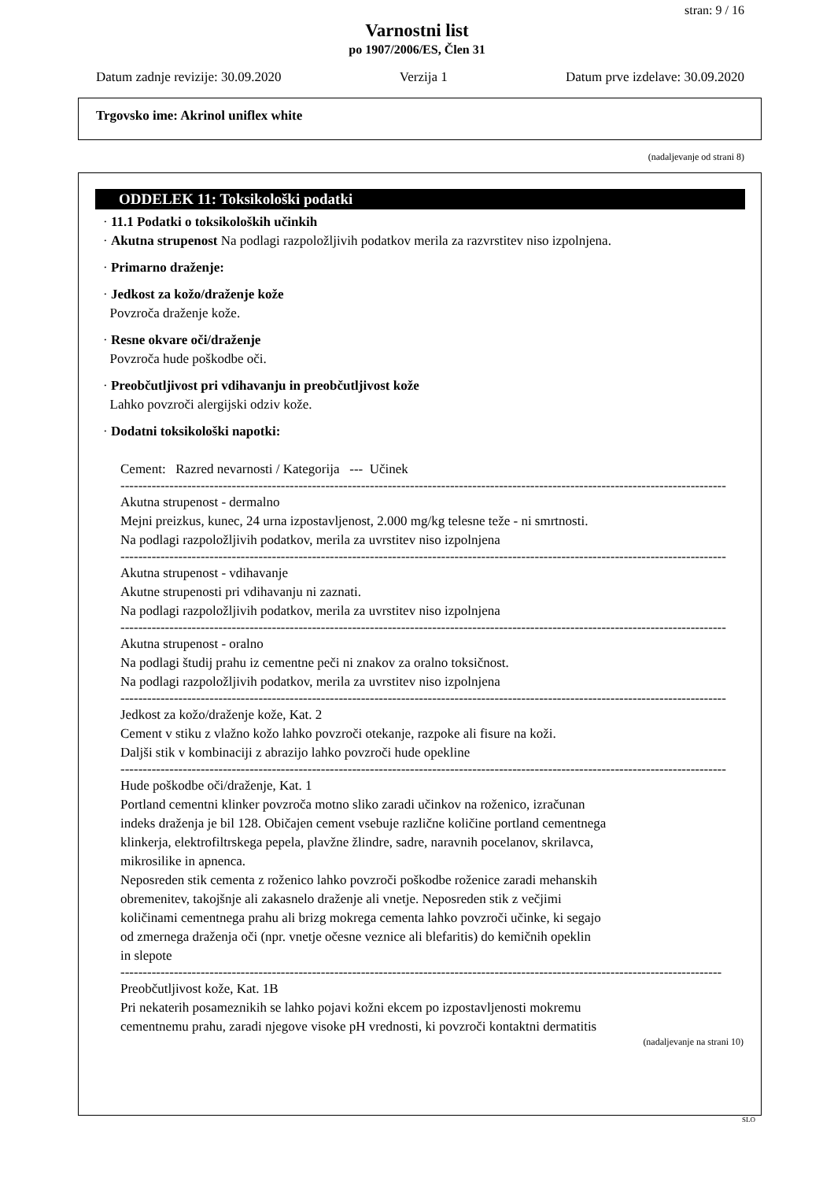stran: 9 / 16
Varnostni list
po 1907/2006/ES, Člen 31
Datum zadnje revizije: 30.09.2020 Verzija 1 Datum prve izdelave: 30.09.2020
Trgovsko ime: Akrinol uniflex white
(nadaljevanje od strani 8)
ODDELEK 11: Toksikološki podatki
· 11.1 Podatki o toksikoloških učinkih
· Akutna strupenost Na podlagi razpoložljivih podatkov merila za razvrstitev niso izpolnjena.
· Primarno draženje:
· Jedkost za kožo/draženje kože
Povzroča draženje kože.
· Resne okvare oči/draženje
Povzroča hude poškodbe oči.
· Preobčutljivost pri vdihavanju in preobčutljivost kože
Lahko povzroči alergijski odziv kože.
· Dodatni toksikološki napotki:
Cement: Razred nevarnosti / Kategorija --- Učinek
----------------------------------------------------------------------------------------------------------------------------------------
Akutna strupenost - dermalno
Mejni preizkus, kunec, 24 urna izpostavljenost, 2.000 mg/kg telesne teže - ni smrtnosti.
Na podlagi razpoložljivih podatkov, merila za uvrstitev niso izpolnjena
----------------------------------------------------------------------------------------------------------------------------------------
Akutna strupenost - vdihavanje
Akutne strupenosti pri vdihavanju ni zaznati.
Na podlagi razpoložljivih podatkov, merila za uvrstitev niso izpolnjena
----------------------------------------------------------------------------------------------------------------------------------------
Akutna strupenost - oralno
Na podlagi študij prahu iz cementne peči ni znakov za oralno toksičnost.
Na podlagi razpoložljivih podatkov, merila za uvrstitev niso izpolnjena
----------------------------------------------------------------------------------------------------------------------------------------
Jedkost za kožo/draženje kože, Kat. 2
Cement v stiku z vlažno kožo lahko povzroči otekanje, razpoke ali fisure na koži.
Daljši stik v kombinaciji z abrazijo lahko povzroči hude opekline
----------------------------------------------------------------------------------------------------------------------------------------
Hude poškodbe oči/draženje, Kat. 1
Portland cementni klinker povzroča motno sliko zaradi učinkov na roženico, izračunan
indeks draženja je bil 128. Običajen cement vsebuje različne količine portland cementnega
klinkerja, elektrofiltrskega pepela, plavžne žlindre, sadre, naravnih pocelanov, skrilavca,
mikrosilike in apnenca.
Neposreden stik cementa z roženico lahko povzroči poškodbe roženice zaradi mehanskih
obremenitev, takojšnje ali zakasnelo draženje ali vnetje. Neposreden stik z večjimi
količinami cementnega prahu ali brizg mokrega cementa lahko povzroči učinke, ki segajo
od zmernega draženja oči (npr. vnetje očesne veznice ali blefaritis) do kemičnih opeklin
in slepote
---------------------------------------------------------------------------------------------------------------------------------------
Preobčutljivost kože, Kat. 1B
Pri nekaterih posameznikih se lahko pojavi kožni ekcem po izpostavljenosti mokremu
cementnemu prahu, zaradi njegove visoke pH vrednosti, ki povzroči kontaktni dermatitis
(nadaljevanje na strani 10)
SLO